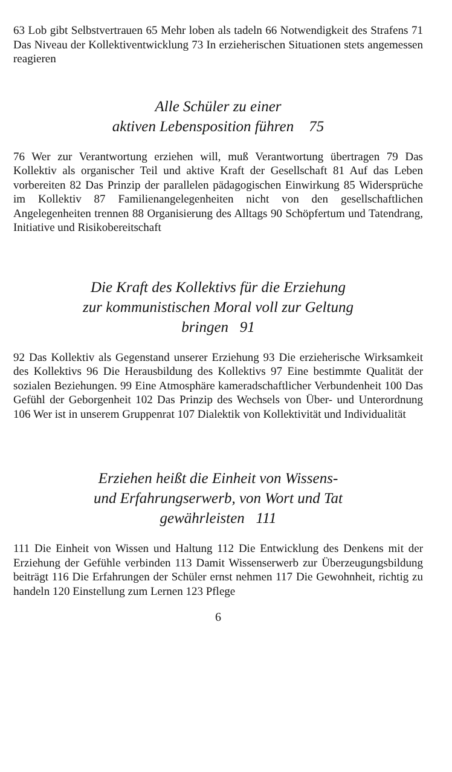63 Lob gibt Selbstvertrauen 65 Mehr loben als tadeln 66 Notwendigkeit des Strafens 71 Das Niveau der Kollektiventwicklung 73 In erzieherischen Situationen stets angemessen reagieren
Alle Schüler zu einer
aktiven Lebensposition führen 75
76 Wer zur Verantwortung erziehen will, muß Verantwortung übertragen 79 Das Kollektiv als organischer Teil und aktive Kraft der Gesellschaft 81 Auf das Leben vorbereiten 82 Das Prinzip der parallelen pädagogischen Einwirkung 85 Widersprüche im Kollektiv 87 Familienangelegenheiten nicht von den gesellschaftlichen Angelegenheiten trennen 88 Organisierung des Alltags 90 Schöpfertum und Tatendrang, Initiative und Risikobereitschaft
Die Kraft des Kollektivs für die Erziehung
zur kommunistischen Moral voll zur Geltung
bringen 91
92 Das Kollektiv als Gegenstand unserer Erziehung 93 Die erzieherische Wirksamkeit des Kollektivs 96 Die Herausbildung des Kollektivs 97 Eine bestimmte Qualität der sozialen Beziehungen. 99 Eine Atmosphäre kameradschaftlicher Verbundenheit 100 Das Gefühl der Geborgenheit 102 Das Prinzip des Wechsels von Über- und Unterordnung 106 Wer ist in unserem Gruppenrat 107 Dialektik von Kollektivität und Individualität
Erziehen heißt die Einheit von Wissens-
und Erfahrungserwerb, von Wort und Tat
gewährleisten 111
111 Die Einheit von Wissen und Haltung 112 Die Entwicklung des Denkens mit der Erziehung der Gefühle verbinden 113 Damit Wissenserwerb zur Überzeugungsbildung beiträgt 116 Die Erfahrungen der Schüler ernst nehmen 117 Die Gewohnheit, richtig zu handeln 120 Einstellung zum Lernen 123 Pflege
6